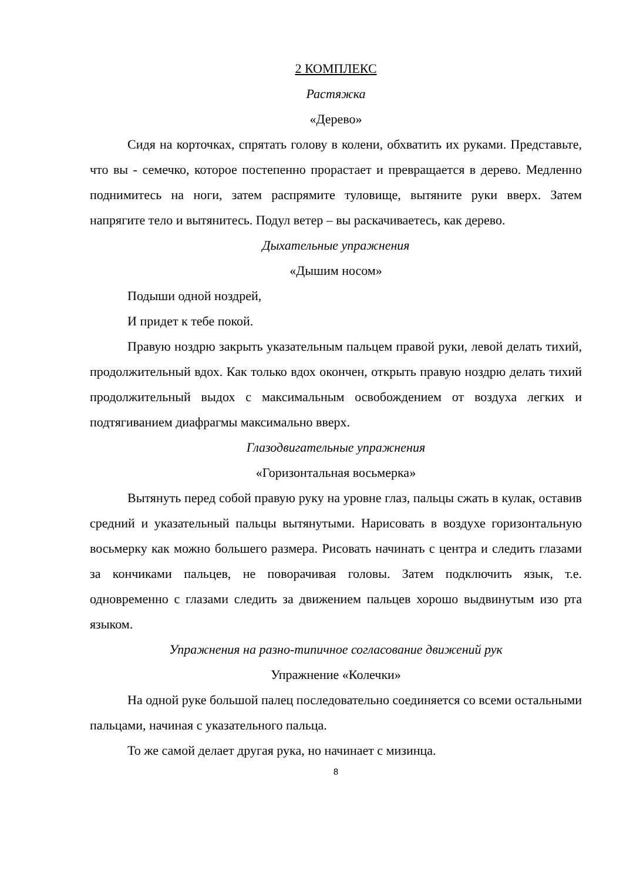2 КОМПЛЕКС
Растяжка
«Дерево»
Сидя на корточках, спрятать голову в колени, обхватить их руками. Представьте, что вы - семечко, которое постепенно прорастает и превращается в дерево. Медленно поднимитесь на ноги, затем распрямите туловище, вытяните руки вверх. Затем напрягите тело и вытянитесь. Подул ветер – вы раскачиваетесь, как дерево.
Дыхательные упражнения
«Дышим носом»
Подыши одной ноздрей,
И придет к тебе покой.
Правую ноздрю закрыть указательным пальцем правой руки, левой делать тихий, продолжительный вдох. Как только вдох окончен, открыть правую ноздрю делать тихий продолжительный выдох с максимальным освобождением от воздуха легких и подтягиванием диафрагмы максимально вверх.
Глазодвигательные упражнения
«Горизонтальная восьмерка»
Вытянуть перед собой правую руку на уровне глаз, пальцы сжать в кулак, оставив средний и указательный пальцы вытянутыми. Нарисовать в воздухе горизонтальную восьмерку как можно большего размера. Рисовать начинать с центра и следить глазами за кончиками пальцев, не поворачивая головы. Затем подключить язык, т.е. одновременно с глазами следить за движением пальцев хорошо выдвинутым изо рта языком.
Упражнения на разно-типичное согласование движений рук
Упражнение «Колечки»
На одной руке большой палец последовательно соединяется со всеми остальными пальцами, начиная с указательного пальца.
То же самой делает другая рука, но начинает с мизинца.
8